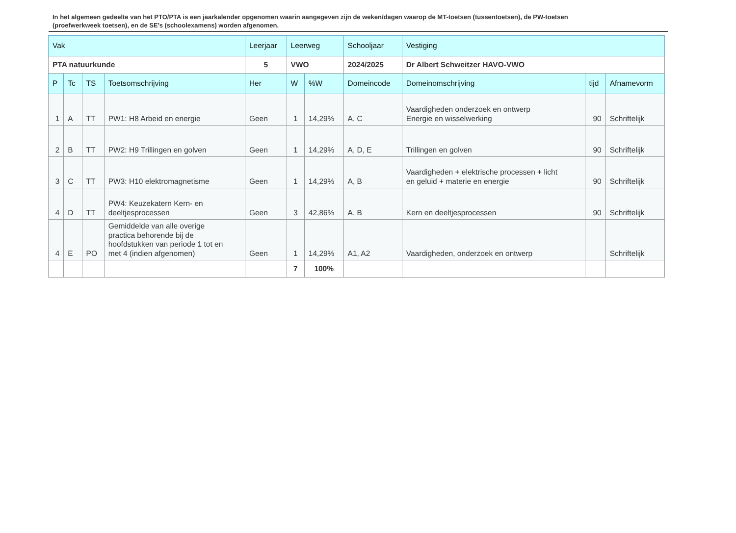In het algemeen gedeelte van het PTO/PTA is een jaarkalender opgenomen waarin aangegeven zijn de weken/dagen waarop de MT-toetsen (tussentoetsen), de PW-toetsen (proefwerkweek toetsen), en de SE’s (schoolexamens) worden afgenomen.
| Vak | | | | Leerjaar | Leerweg | | Schooljaar | Vestiging | | | |
| PTA natuurkunde | | | | 5 | VWO | | 2024/2025 | Dr Albert Schweitzer HAVO-VWO | | | |
| | P | Tc | TS | Toetsomschrijving | Her | W | %W | Domeincode | Domeinomschrijving | tijd | Afnamevorm |
| 1 | A | TT | PW1: H8 Arbeid en energie | Geen | 1 | 14,29% | A, C | Vaardigheden onderzoek en ontwerp Energie en wisselwerking | 90 | Schriftelijk | |
| 2 | B | TT | PW2: H9 Trillingen en golven | Geen | 1 | 14,29% | A, D, E | Trillingen en golven | 90 | Schriftelijk | |
| 3 | C | TT | PW3: H10 elektromagnetisme | Geen | 1 | 14,29% | A, B | Vaardigheden + elektrische processen + licht en geluid + materie en energie | 90 | Schriftelijk | |
| 4 | D | TT | PW4: Keuzekatern Kern- en deeltjesprocessen | Geen | 3 | 42,86% | A, B | Kern en deeltjesprocessen | 90 | Schriftelijk | |
| 4 | E | PO | Gemiddelde van alle overige practica behorende bij de hoofdstukken van periode 1 tot en met 4 (indien afgenomen) | Geen | 1 | 14,29% | A1, A2 | Vaardigheden, onderzoek en ontwerp | | Schriftelijk | |
| | | | | | 7 | 100% | | | | | |